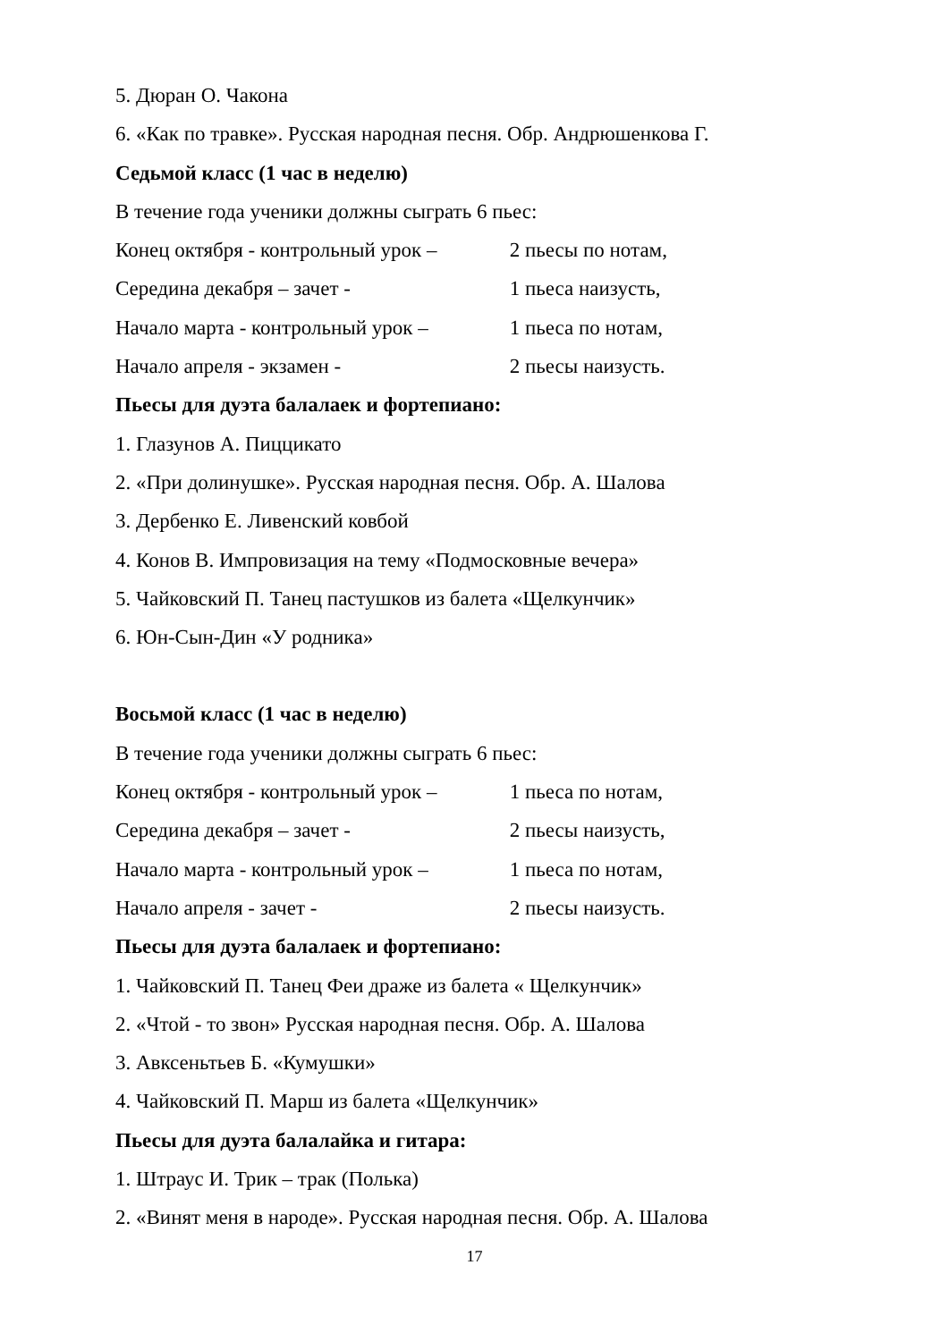5. Дюран О. Чакона
6. «Как по травке». Русская народная песня. Обр. Андрюшенкова Г.
Седьмой класс (1 час в неделю)
В течение года ученики должны сыграть 6 пьес:
Конец октября - контрольный урок – 2 пьесы по нотам,
Середина декабря – зачет - 1 пьеса наизусть,
Начало марта - контрольный урок – 1 пьеса по нотам,
Начало апреля - экзамен - 2 пьесы наизусть.
Пьесы для дуэта балалаек и фортепиано:
1. Глазунов А. Пиццикато
2. «При долинушке». Русская народная песня. Обр. А. Шалова
3. Дербенко Е. Ливенский ковбой
4. Конов В. Импровизация на тему «Подмосковные вечера»
5. Чайковский П. Танец пастушков из балета «Щелкунчик»
6. Юн-Сын-Дин «У родника»
Восьмой класс (1 час в неделю)
В течение года ученики должны сыграть 6 пьес:
Конец октября - контрольный урок – 1 пьеса по нотам,
Середина декабря – зачет - 2 пьесы наизусть,
Начало марта - контрольный урок – 1 пьеса по нотам,
Начало апреля - зачет - 2 пьесы наизусть.
Пьесы для дуэта балалаек и фортепиано:
1. Чайковский П. Танец Феи драже из балета « Щелкунчик»
2. «Чтой - то звон» Русская народная песня. Обр. А. Шалова
3. Авксеньтьев Б. «Кумушки»
4. Чайковский П. Марш из балета «Щелкунчик»
Пьесы для дуэта балалайка и гитара:
1. Штраус И. Трик – трак (Полька)
2. «Винят меня в народе». Русская народная песня. Обр. А. Шалова
17